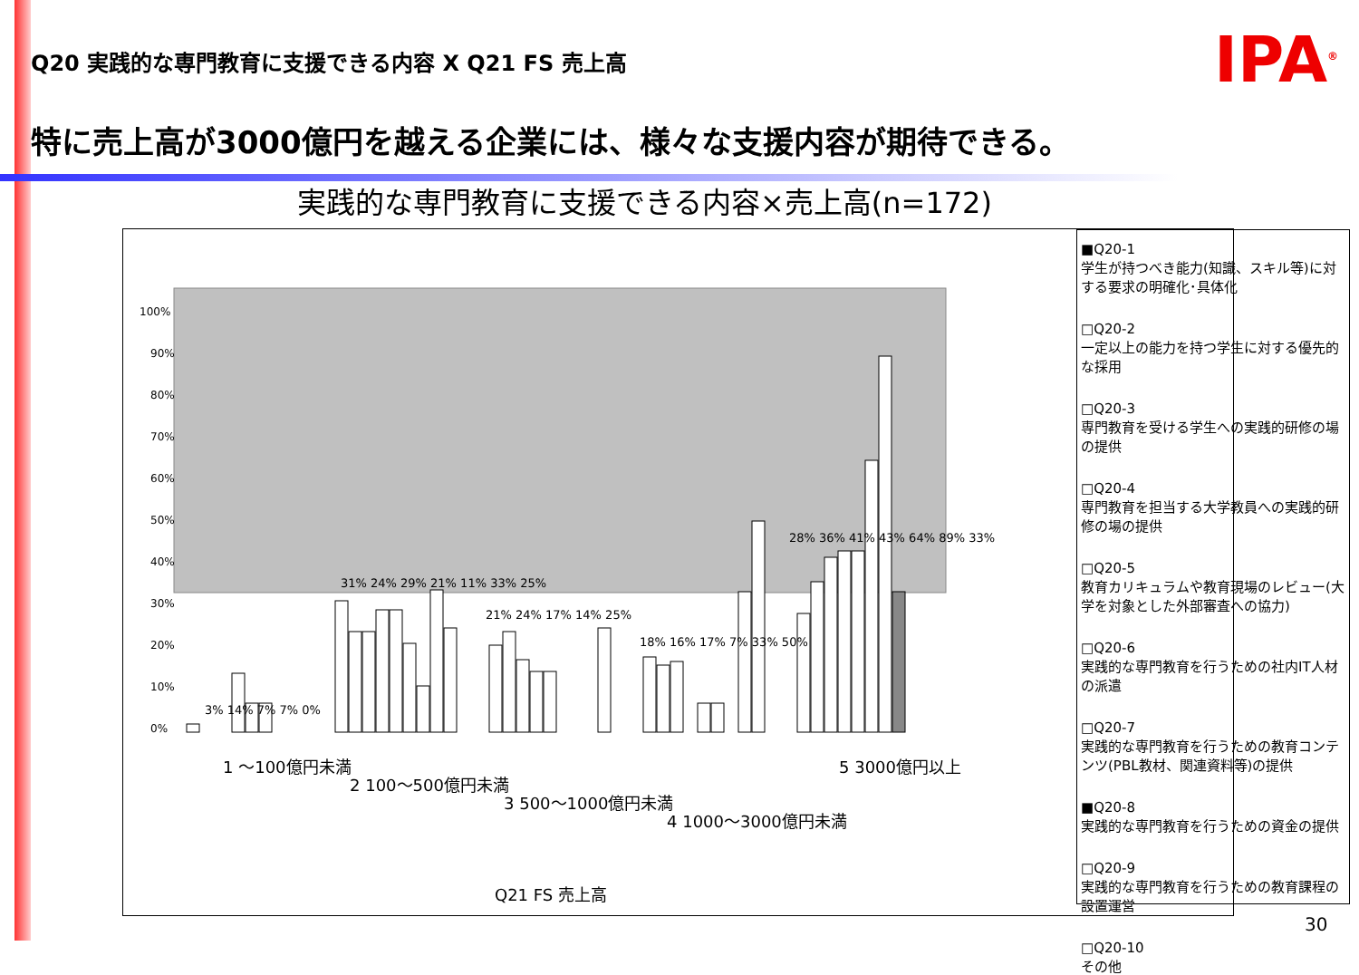Q20 実践的な専門教育に支援できる内容 X Q21 FS 売上高
IPA<sup>®</sup>
特に売上高が3000億円を越える企業には、様々な支援内容が期待できる。
実践的な専門教育に支援できる内容×売上高(n=172)
100%
90%
80%
70%
60%
50%
40%
30%
20%
10%
0%
3% 14% 7% 7% 0%
31% 24% 29% 21% 11% 33% 25%
21% 24% 17% 14% 25%
18% 16% 17% 7% 33% 50%
28% 36% 41% 43% 64% 89% 33%
1 ～100億円未満
2 100～500億円未満
3 500～1000億円未満
4 1000～3000億円未満
5 3000億円以上
Q21 FS 売上高
■Q20-1
学生が持つべき能力(知識、スキル等)に対する要求の明確化･具体化
□Q20-2
一定以上の能力を持つ学生に対する優先的な採用
□Q20-3
専門教育を受ける学生への実践的研修の場の提供
□Q20-4
専門教育を担当する大学教員への実践的研修の場の提供
□Q20-5
教育カリキュラムや教育現場のレビュー(大学を対象とした外部審査への協力)
□Q20-6
実践的な専門教育を行うための社内IT人材の派遣
□Q20-7
実践的な専門教育を行うための教育コンテンツ(PBL教材、関連資料等)の提供
■Q20-8
実践的な専門教育を行うための資金の提供
□Q20-9
実践的な専門教育を行うための教育課程の設置運営
□Q20-10
その他
30